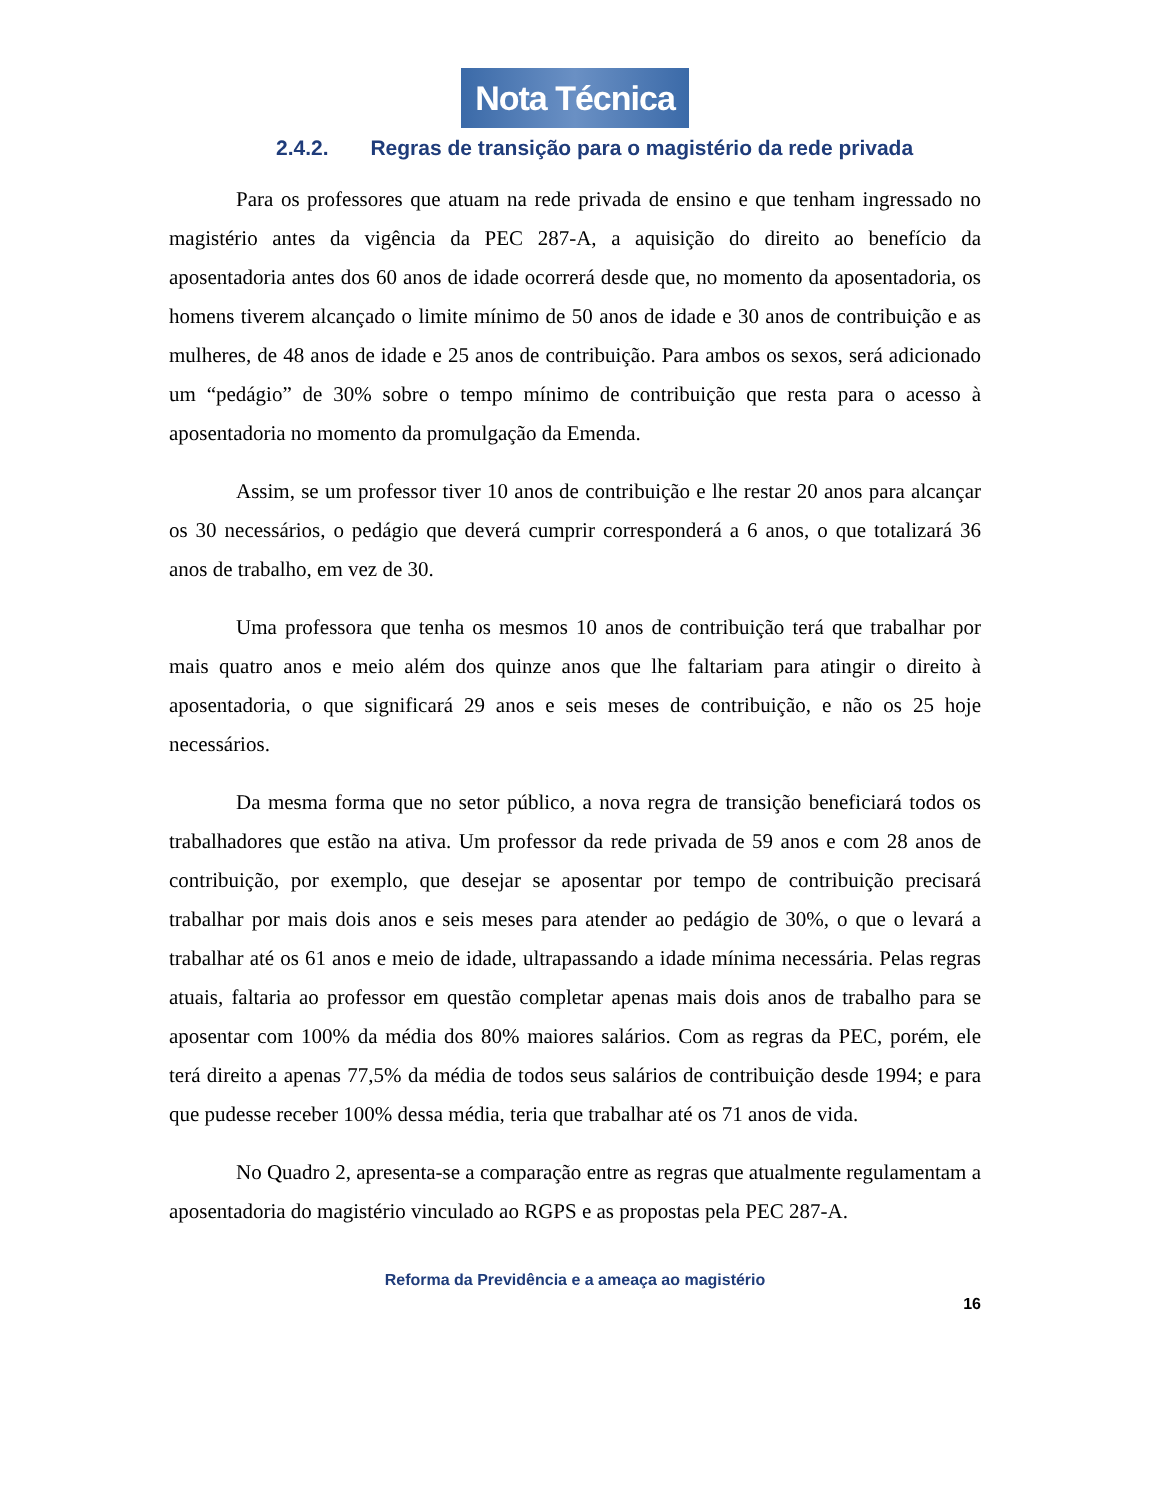Nota Técnica
2.4.2. Regras de transição para o magistério da rede privada
Para os professores que atuam na rede privada de ensino e que tenham ingressado no magistério antes da vigência da PEC 287-A, a aquisição do direito ao benefício da aposentadoria antes dos 60 anos de idade ocorrerá desde que, no momento da aposentadoria, os homens tiverem alcançado o limite mínimo de 50 anos de idade e 30 anos de contribuição e as mulheres, de 48 anos de idade e 25 anos de contribuição. Para ambos os sexos, será adicionado um “pedágio” de 30% sobre o tempo mínimo de contribuição que resta para o acesso à aposentadoria no momento da promulgação da Emenda.
Assim, se um professor tiver 10 anos de contribuição e lhe restar 20 anos para alcançar os 30 necessários, o pedágio que deverá cumprir corresponderá a 6 anos, o que totalizará 36 anos de trabalho, em vez de 30.
Uma professora que tenha os mesmos 10 anos de contribuição terá que trabalhar por mais quatro anos e meio além dos quinze anos que lhe faltariam para atingir o direito à aposentadoria, o que significará 29 anos e seis meses de contribuição, e não os 25 hoje necessários.
Da mesma forma que no setor público, a nova regra de transição beneficiará todos os trabalhadores que estão na ativa. Um professor da rede privada de 59 anos e com 28 anos de contribuição, por exemplo, que desejar se aposentar por tempo de contribuição precisará trabalhar por mais dois anos e seis meses para atender ao pedágio de 30%, o que o levará a trabalhar até os 61 anos e meio de idade, ultrapassando a idade mínima necessária. Pelas regras atuais, faltaria ao professor em questão completar apenas mais dois anos de trabalho para se aposentar com 100% da média dos 80% maiores salários. Com as regras da PEC, porém, ele terá direito a apenas 77,5% da média de todos seus salários de contribuição desde 1994; e para que pudesse receber 100% dessa média, teria que trabalhar até os 71 anos de vida.
No Quadro 2, apresenta-se a comparação entre as regras que atualmente regulamentam a aposentadoria do magistério vinculado ao RGPS e as propostas pela PEC 287-A.
Reforma da Previdência e a ameaça ao magistério
16